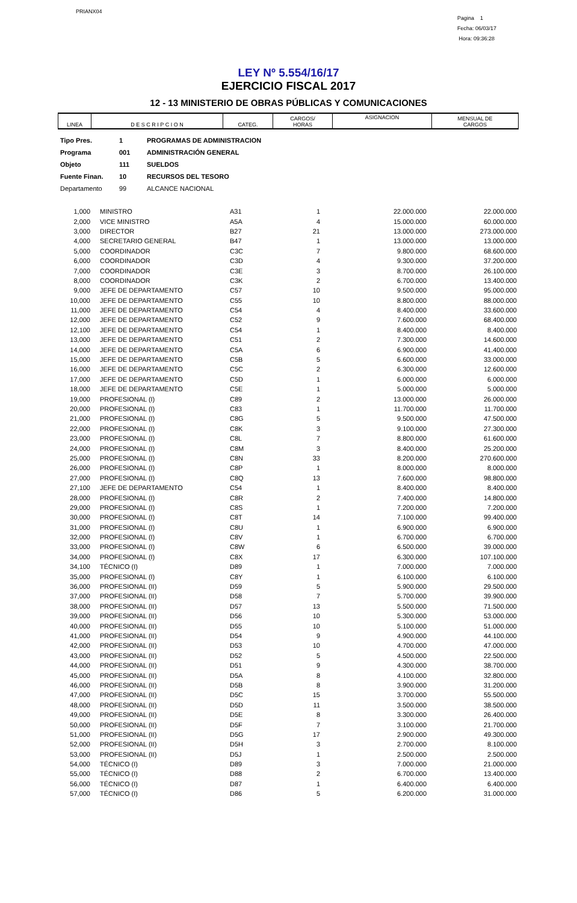PRIANX04
Pagina 1
Fecha: 06/03/17
Hora: 09:36:28
LEY Nº 5.554/16/17
EJERCICIO FISCAL 2017
12 - 13 MINISTERIO DE OBRAS PÚBLICAS Y COMUNICACIONES
| LINEA | D E S C R I P C I O N | CATEG. | CARGOS/ HORAS | ASIGNACION | MENSUAL DE CARGOS |
| --- | --- | --- | --- | --- | --- |
Tipo Pres. 1 PROGRAMAS DE ADMINISTRACION
Programa 001 ADMINISTRACIÓN GENERAL
Objeto 111 SUELDOS
Fuente Finan. 10 RECURSOS DEL TESORO
Departamento 99 ALCANCE NACIONAL
| 1,000 | MINISTRO | A31 | 1 | 22.000.000 | 22.000.000 |
| 2,000 | VICE MINISTRO | A5A | 4 | 15.000.000 | 60.000.000 |
| 3,000 | DIRECTOR | B27 | 21 | 13.000.000 | 273.000.000 |
| 4,000 | SECRETARIO GENERAL | B47 | 1 | 13.000.000 | 13.000.000 |
| 5,000 | COORDINADOR | C3C | 7 | 9.800.000 | 68.600.000 |
| 6,000 | COORDINADOR | C3D | 4 | 9.300.000 | 37.200.000 |
| 7,000 | COORDINADOR | C3E | 3 | 8.700.000 | 26.100.000 |
| 8,000 | COORDINADOR | C3K | 2 | 6.700.000 | 13.400.000 |
| 9,000 | JEFE DE DEPARTAMENTO | C57 | 10 | 9.500.000 | 95.000.000 |
| 10,000 | JEFE DE DEPARTAMENTO | C55 | 10 | 8.800.000 | 88.000.000 |
| 11,000 | JEFE DE DEPARTAMENTO | C54 | 4 | 8.400.000 | 33.600.000 |
| 12,000 | JEFE DE DEPARTAMENTO | C52 | 9 | 7.600.000 | 68.400.000 |
| 12,100 | JEFE DE DEPARTAMENTO | C54 | 1 | 8.400.000 | 8.400.000 |
| 13,000 | JEFE DE DEPARTAMENTO | C51 | 2 | 7.300.000 | 14.600.000 |
| 14,000 | JEFE DE DEPARTAMENTO | C5A | 6 | 6.900.000 | 41.400.000 |
| 15,000 | JEFE DE DEPARTAMENTO | C5B | 5 | 6.600.000 | 33.000.000 |
| 16,000 | JEFE DE DEPARTAMENTO | C5C | 2 | 6.300.000 | 12.600.000 |
| 17,000 | JEFE DE DEPARTAMENTO | C5D | 1 | 6.000.000 | 6.000.000 |
| 18,000 | JEFE DE DEPARTAMENTO | C5E | 1 | 5.000.000 | 5.000.000 |
| 19,000 | PROFESIONAL (I) | C89 | 2 | 13.000.000 | 26.000.000 |
| 20,000 | PROFESIONAL (I) | C83 | 1 | 11.700.000 | 11.700.000 |
| 21,000 | PROFESIONAL (I) | C8G | 5 | 9.500.000 | 47.500.000 |
| 22,000 | PROFESIONAL (I) | C8K | 3 | 9.100.000 | 27.300.000 |
| 23,000 | PROFESIONAL (I) | C8L | 7 | 8.800.000 | 61.600.000 |
| 24,000 | PROFESIONAL (I) | C8M | 3 | 8.400.000 | 25.200.000 |
| 25,000 | PROFESIONAL (I) | C8N | 33 | 8.200.000 | 270.600.000 |
| 26,000 | PROFESIONAL (I) | C8P | 1 | 8.000.000 | 8.000.000 |
| 27,000 | PROFESIONAL (I) | C8Q | 13 | 7.600.000 | 98.800.000 |
| 27,100 | JEFE DE DEPARTAMENTO | C54 | 1 | 8.400.000 | 8.400.000 |
| 28,000 | PROFESIONAL (I) | C8R | 2 | 7.400.000 | 14.800.000 |
| 29,000 | PROFESIONAL (I) | C8S | 1 | 7.200.000 | 7.200.000 |
| 30,000 | PROFESIONAL (I) | C8T | 14 | 7.100.000 | 99.400.000 |
| 31,000 | PROFESIONAL (I) | C8U | 1 | 6.900.000 | 6.900.000 |
| 32,000 | PROFESIONAL (I) | C8V | 1 | 6.700.000 | 6.700.000 |
| 33,000 | PROFESIONAL (I) | C8W | 6 | 6.500.000 | 39.000.000 |
| 34,000 | PROFESIONAL (I) | C8X | 17 | 6.300.000 | 107.100.000 |
| 34,100 | TÉCNICO (I) | D89 | 1 | 7.000.000 | 7.000.000 |
| 35,000 | PROFESIONAL (I) | C8Y | 1 | 6.100.000 | 6.100.000 |
| 36,000 | PROFESIONAL (II) | D59 | 5 | 5.900.000 | 29.500.000 |
| 37,000 | PROFESIONAL (II) | D58 | 7 | 5.700.000 | 39.900.000 |
| 38,000 | PROFESIONAL (II) | D57 | 13 | 5.500.000 | 71.500.000 |
| 39,000 | PROFESIONAL (II) | D56 | 10 | 5.300.000 | 53.000.000 |
| 40,000 | PROFESIONAL (II) | D55 | 10 | 5.100.000 | 51.000.000 |
| 41,000 | PROFESIONAL (II) | D54 | 9 | 4.900.000 | 44.100.000 |
| 42,000 | PROFESIONAL (II) | D53 | 10 | 4.700.000 | 47.000.000 |
| 43,000 | PROFESIONAL (II) | D52 | 5 | 4.500.000 | 22.500.000 |
| 44,000 | PROFESIONAL (II) | D51 | 9 | 4.300.000 | 38.700.000 |
| 45,000 | PROFESIONAL (II) | D5A | 8 | 4.100.000 | 32.800.000 |
| 46,000 | PROFESIONAL (II) | D5B | 8 | 3.900.000 | 31.200.000 |
| 47,000 | PROFESIONAL (II) | D5C | 15 | 3.700.000 | 55.500.000 |
| 48,000 | PROFESIONAL (II) | D5D | 11 | 3.500.000 | 38.500.000 |
| 49,000 | PROFESIONAL (II) | D5E | 8 | 3.300.000 | 26.400.000 |
| 50,000 | PROFESIONAL (II) | D5F | 7 | 3.100.000 | 21.700.000 |
| 51,000 | PROFESIONAL (II) | D5G | 17 | 2.900.000 | 49.300.000 |
| 52,000 | PROFESIONAL (II) | D5H | 3 | 2.700.000 | 8.100.000 |
| 53,000 | PROFESIONAL (II) | D5J | 1 | 2.500.000 | 2.500.000 |
| 54,000 | TÉCNICO (I) | D89 | 3 | 7.000.000 | 21.000.000 |
| 55,000 | TÉCNICO (I) | D88 | 2 | 6.700.000 | 13.400.000 |
| 56,000 | TÉCNICO (I) | D87 | 1 | 6.400.000 | 6.400.000 |
| 57,000 | TÉCNICO (I) | D86 | 5 | 6.200.000 | 31.000.000 |